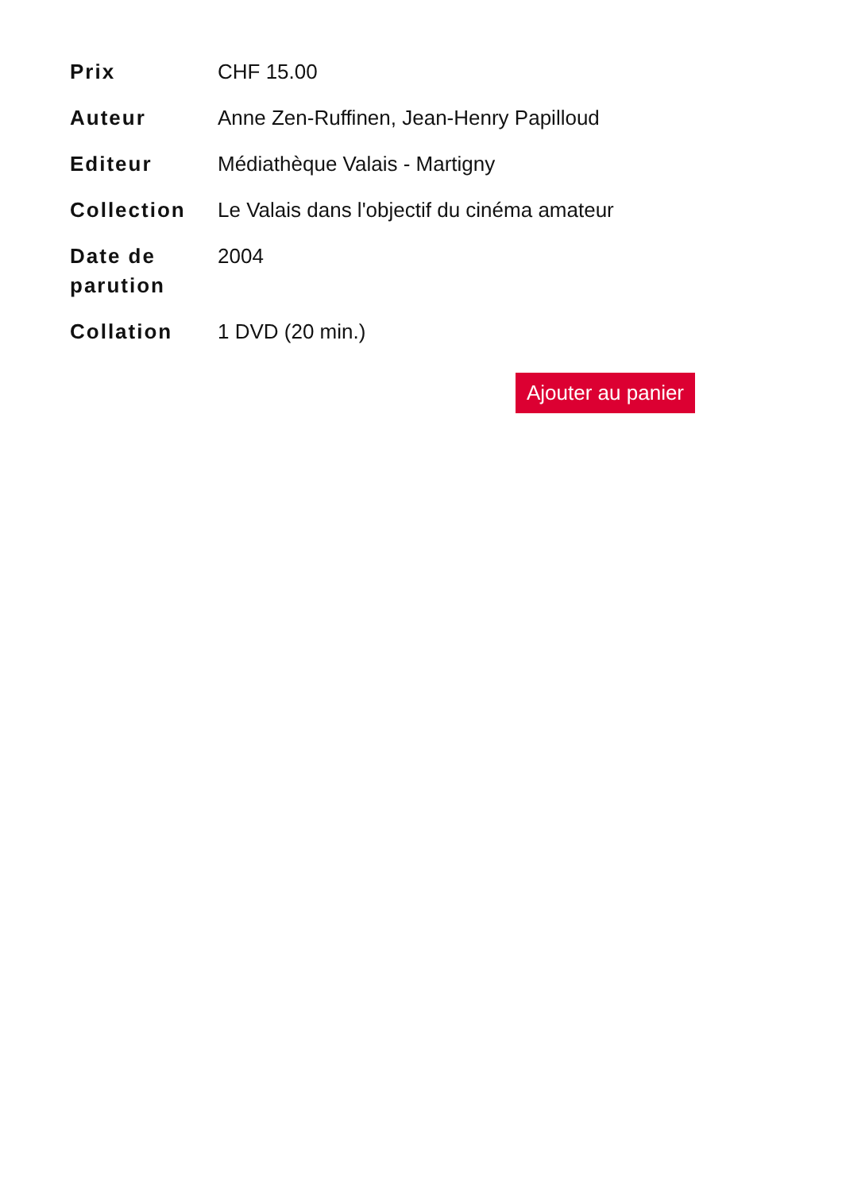| Prix | CHF 15.00 |
| Auteur | Anne Zen-Ruffinen, Jean-Henry Papilloud |
| Editeur | Médiathèque Valais - Martigny |
| Collection | Le Valais dans l'objectif du cinéma amateur |
| Date de parution | 2004 |
| Collation | 1 DVD (20 min.) |
Ajouter au panier